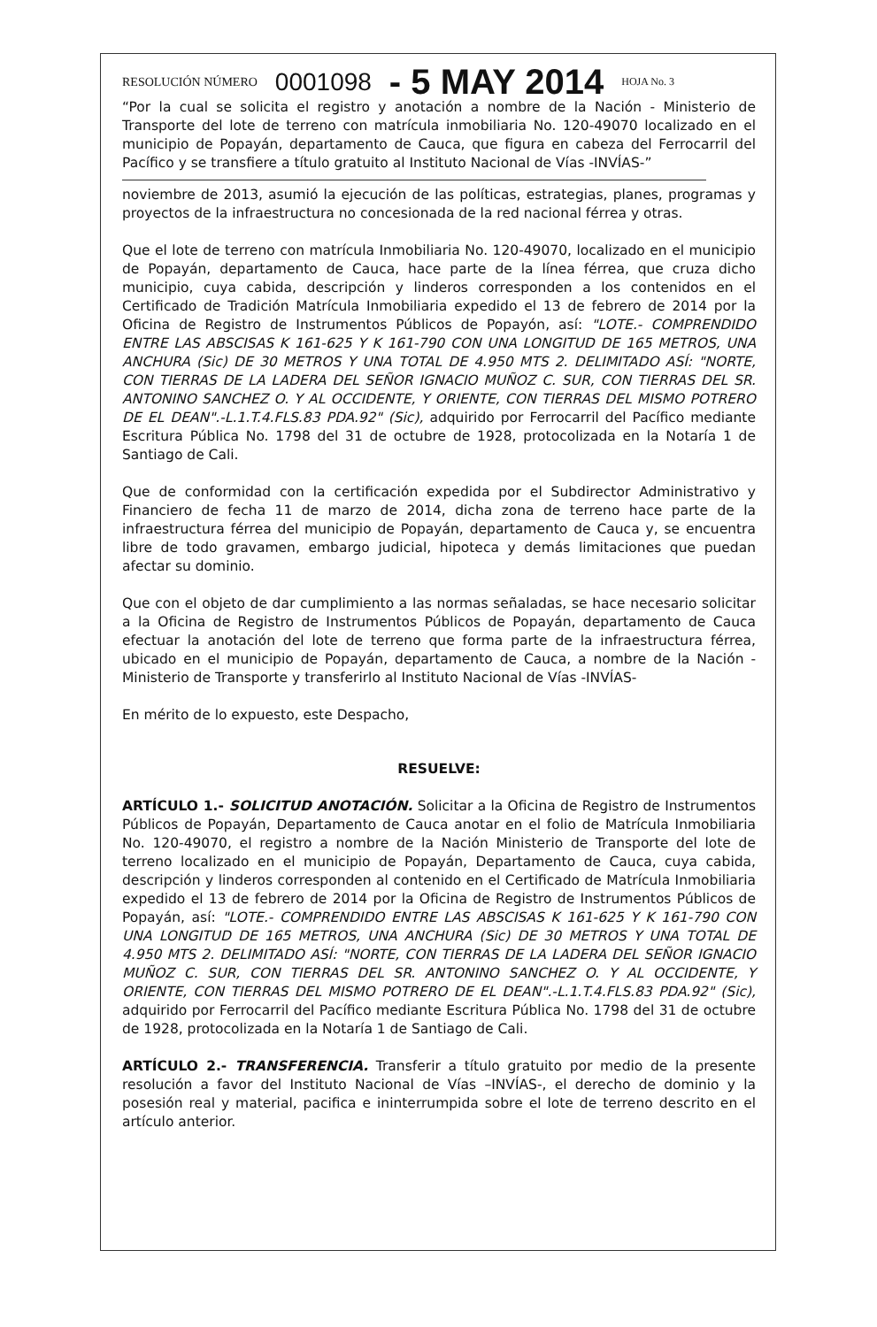RESOLUCIÓN NÚMERO 0001098 - 5 MAY 2014 HOJA No. 3
“Por la cual se solicita el registro y anotación a nombre de la Nación - Ministerio de Transporte del lote de terreno con matrícula inmobiliaria No. 120-49070 localizado en el municipio de Popayán, departamento de Cauca, que figura en cabeza del Ferrocarril del Pacífico y se transfiere a título gratuito al Instituto Nacional de Vías -INVÍAS-”
noviembre de 2013, asumió la ejecución de las políticas, estrategias, planes, programas y proyectos de la infraestructura no concesionada de la red nacional férrea y otras.
Que el lote de terreno con matrícula Inmobiliaria No. 120-49070, localizado en el municipio de Popayán, departamento de Cauca, hace parte de la línea férrea, que cruza dicho municipio, cuya cabida, descripción y linderos corresponden a los contenidos en el Certificado de Tradición Matrícula Inmobiliaria expedido el 13 de febrero de 2014 por la Oficina de Registro de Instrumentos Públicos de Popayón, así: "LOTE.- COMPRENDIDO ENTRE LAS ABSCISAS K 161-625 Y K 161-790 CON UNA LONGITUD DE 165 METROS, UNA ANCHURA (Sic) DE 30 METROS Y UNA TOTAL DE 4.950 MTS 2. DELIMITADO ASÍ: "NORTE, CON TIERRAS DE LA LADERA DEL SEÑOR IGNACIO MUÑOZ C. SUR, CON TIERRAS DEL SR. ANTONINO SANCHEZ O. Y AL OCCIDENTE, Y ORIENTE, CON TIERRAS DEL MISMO POTRERO DE EL DEAN".-L.1.T.4.FLS.83 PDA.92" (Sic), adquirido por Ferrocarril del Pacífico mediante Escritura Pública No. 1798 del 31 de octubre de 1928, protocolizada en la Notaría 1 de Santiago de Cali.
Que de conformidad con la certificación expedida por el Subdirector Administrativo y Financiero de fecha 11 de marzo de 2014, dicha zona de terreno hace parte de la infraestructura férrea del municipio de Popayán, departamento de Cauca y, se encuentra libre de todo gravamen, embargo judicial, hipoteca y demás limitaciones que puedan afectar su dominio.
Que con el objeto de dar cumplimiento a las normas señaladas, se hace necesario solicitar a la Oficina de Registro de Instrumentos Públicos de Popayán, departamento de Cauca efectuar la anotación del lote de terreno que forma parte de la infraestructura férrea, ubicado en el municipio de Popayán, departamento de Cauca, a nombre de la Nación - Ministerio de Transporte y transferirlo al Instituto Nacional de Vías -INVÍAS-
En mérito de lo expuesto, este Despacho,
RESUELVE:
ARTÍCULO 1.- SOLICITUD ANOTACIÓN. Solicitar a la Oficina de Registro de Instrumentos Públicos de Popayán, Departamento de Cauca anotar en el folio de Matrícula Inmobiliaria No. 120-49070, el registro a nombre de la Nación Ministerio de Transporte del lote de terreno localizado en el municipio de Popayán, Departamento de Cauca, cuya cabida, descripción y linderos corresponden al contenido en el Certificado de Matrícula Inmobiliaria expedido el 13 de febrero de 2014 por la Oficina de Registro de Instrumentos Públicos de Popayán, así: "LOTE.- COMPRENDIDO ENTRE LAS ABSCISAS K 161-625 Y K 161-790 CON UNA LONGITUD DE 165 METROS, UNA ANCHURA (Sic) DE 30 METROS Y UNA TOTAL DE 4.950 MTS 2. DELIMITADO ASÍ: "NORTE, CON TIERRAS DE LA LADERA DEL SEÑOR IGNACIO MUÑOZ C. SUR, CON TIERRAS DEL SR. ANTONINO SANCHEZ O. Y AL OCCIDENTE, Y ORIENTE, CON TIERRAS DEL MISMO POTRERO DE EL DEAN".-L.1.T.4.FLS.83 PDA.92" (Sic), adquirido por Ferrocarril del Pacífico mediante Escritura Pública No. 1798 del 31 de octubre de 1928, protocolizada en la Notaría 1 de Santiago de Cali.
ARTÍCULO 2.- TRANSFERENCIA. Transferir a título gratuito por medio de la presente resolución a favor del Instituto Nacional de Vías –INVÍAS-, el derecho de dominio y la posesión real y material, pacifica e ininterrumpida sobre el lote de terreno descrito en el artículo anterior.